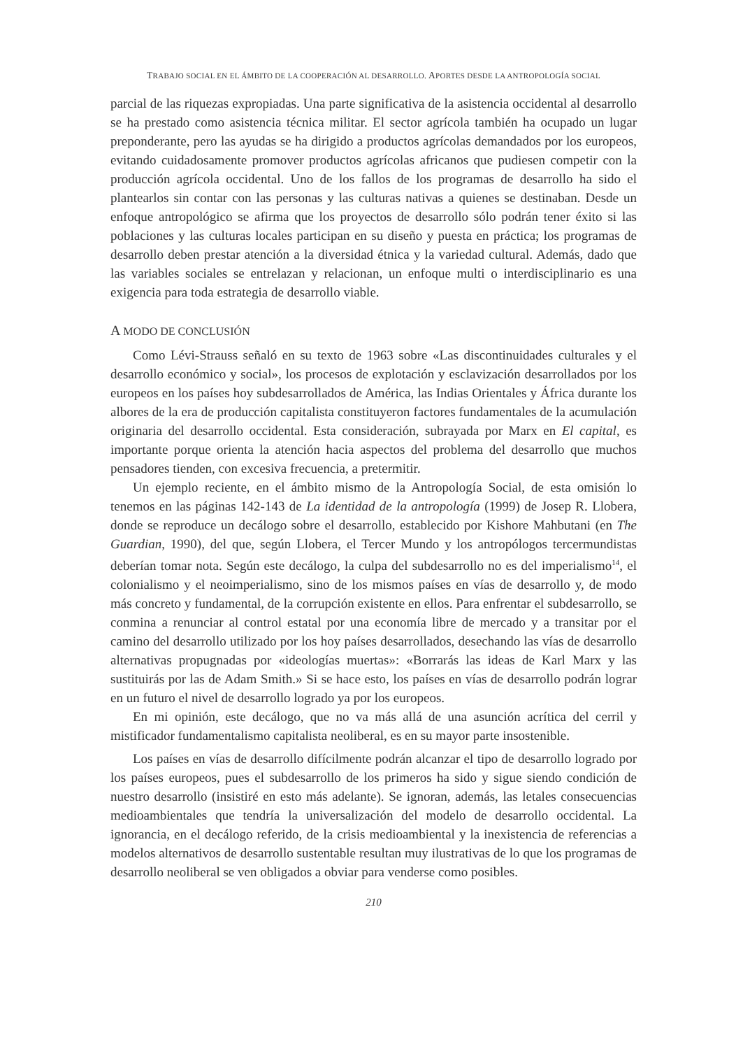TRABAJO SOCIAL EN EL ÁMBITO DE LA COOPERACIÓN AL DESARROLLO. APORTES DESDE LA ANTROPOLOGÍA SOCIAL
parcial de las riquezas expropiadas. Una parte significativa de la asistencia occidental al desarrollo se ha prestado como asistencia técnica militar. El sector agrícola también ha ocupado un lugar preponderante, pero las ayudas se ha dirigido a productos agrícolas demandados por los europeos, evitando cuidadosamente promover productos agrícolas africanos que pudiesen competir con la producción agrícola occidental. Uno de los fallos de los programas de desarrollo ha sido el plantearlos sin contar con las personas y las culturas nativas a quienes se destinaban. Desde un enfoque antropológico se afirma que los proyectos de desarrollo sólo podrán tener éxito si las poblaciones y las culturas locales participan en su diseño y puesta en práctica; los programas de desarrollo deben prestar atención a la diversidad étnica y la variedad cultural. Además, dado que las variables sociales se entrelazan y relacionan, un enfoque multi o interdisciplinario es una exigencia para toda estrategia de desarrollo viable.
A MODO DE CONCLUSIÓN
Como Lévi-Strauss señaló en su texto de 1963 sobre «Las discontinuidades culturales y el desarrollo económico y social», los procesos de explotación y esclavización desarrollados por los europeos en los países hoy subdesarrollados de América, las Indias Orientales y África durante los albores de la era de producción capitalista constituyeron factores fundamentales de la acumulación originaria del desarrollo occidental. Esta consideración, subrayada por Marx en El capital, es importante porque orienta la atención hacia aspectos del problema del desarrollo que muchos pensadores tienden, con excesiva frecuencia, a pretermitir.
Un ejemplo reciente, en el ámbito mismo de la Antropología Social, de esta omisión lo tenemos en las páginas 142-143 de La identidad de la antropología (1999) de Josep R. Llobera, donde se reproduce un decálogo sobre el desarrollo, establecido por Kishore Mahbutani (en The Guardian, 1990), del que, según Llobera, el Tercer Mundo y los antropólogos tercermundistas deberían tomar nota. Según este decálogo, la culpa del subdesarrollo no es del imperialismo<sup>14</sup>, el colonialismo y el neoimperialismo, sino de los mismos países en vías de desarrollo y, de modo más concreto y fundamental, de la corrupción existente en ellos. Para enfrentar el subdesarrollo, se conmina a renunciar al control estatal por una economía libre de mercado y a transitar por el camino del desarrollo utilizado por los hoy países desarrollados, desechando las vías de desarrollo alternativas propugnadas por «ideologías muertas»: «Borrarás las ideas de Karl Marx y las sustituirás por las de Adam Smith.» Si se hace esto, los países en vías de desarrollo podrán lograr en un futuro el nivel de desarrollo logrado ya por los europeos.
En mi opinión, este decálogo, que no va más allá de una asunción acrítica del cerril y mistificador fundamentalismo capitalista neoliberal, es en su mayor parte insostenible.
Los países en vías de desarrollo difícilmente podrán alcanzar el tipo de desarrollo logrado por los países europeos, pues el subdesarrollo de los primeros ha sido y sigue siendo condición de nuestro desarrollo (insistiré en esto más adelante). Se ignoran, además, las letales consecuencias medioambientales que tendría la universalización del modelo de desarrollo occidental. La ignorancia, en el decálogo referido, de la crisis medioambiental y la inexistencia de referencias a modelos alternativos de desarrollo sustentable resultan muy ilustrativas de lo que los programas de desarrollo neoliberal se ven obligados a obviar para venderse como posibles.
210